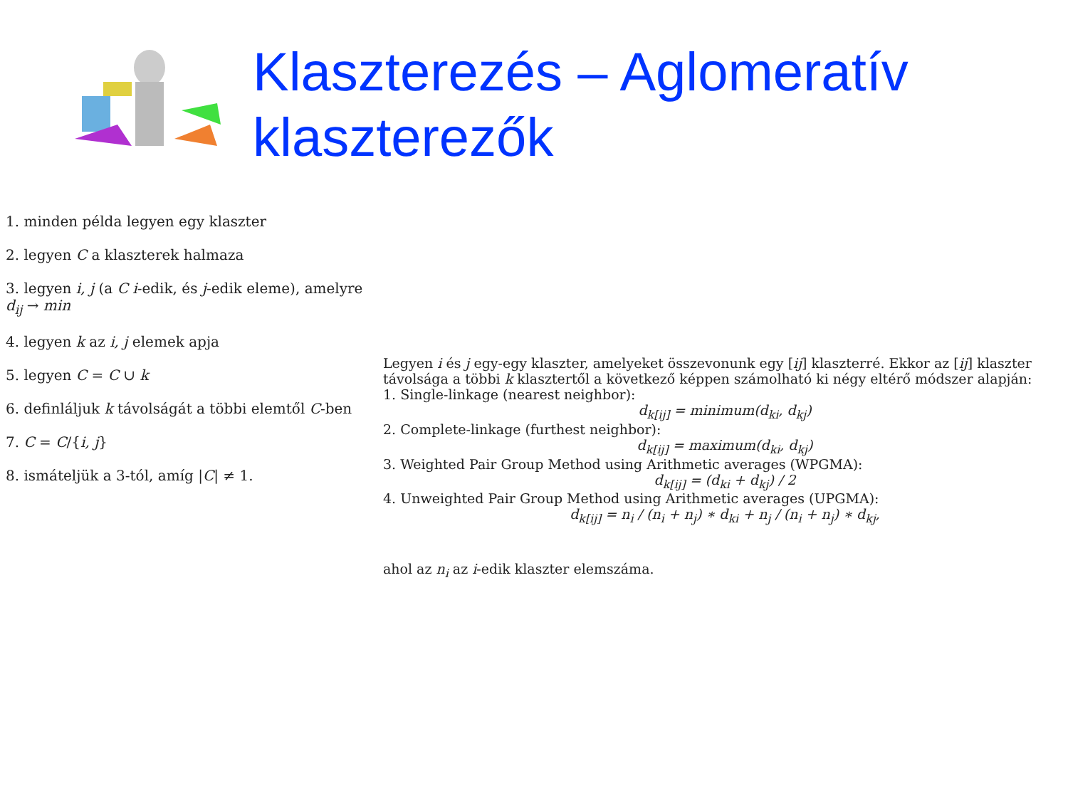Klaszterezés – Aglomeratív
klaszterezők
1. minden példa legyen egy klaszter
2. legyen C a klaszterek halmaza
3. legyen i, j (a C i-edik, és j-edik eleme), amelyre d<sub>ij</sub> → min
4. legyen k az i, j elemek apja
5. legyen C = C ∪ k
6. definláljuk k távolságát a többi elemtől C-ben
7. C = C/{i, j}
8. ismáteljük a 3-tól, amíg |C| ≠ 1.
Legyen i és j egy-egy klaszter, amelyeket összevonunk egy [ij] klaszterré. Ekkor az [ij] klaszter távolsága a többi k klasztertől a következő képpen számolható ki négy eltérő módszer alapján:
1. Single-linkage (nearest neighbor):
d<sub>k[ij]</sub> = minimum(d<sub>ki</sub>, d<sub>kj</sub>)
2. Complete-linkage (furthest neighbor):
d<sub>k[ij]</sub> = maximum(d<sub>ki</sub>, d<sub>kj</sub>)
3. Weighted Pair Group Method using Arithmetic averages (WPGMA):
d<sub>k[ij]</sub> = (d<sub>ki</sub> + d<sub>kj</sub>) / 2
4. Unweighted Pair Group Method using Arithmetic averages (UPGMA):
d<sub>k[ij]</sub> = n<sub>i</sub> / (n<sub>i</sub> + n<sub>j</sub>) ∗ d<sub>ki</sub> + n<sub>j</sub> / (n<sub>i</sub> + n<sub>j</sub>) ∗ d<sub>kj</sub>,
ahol az n<sub>i</sub> az i-edik klaszter elemszáma.